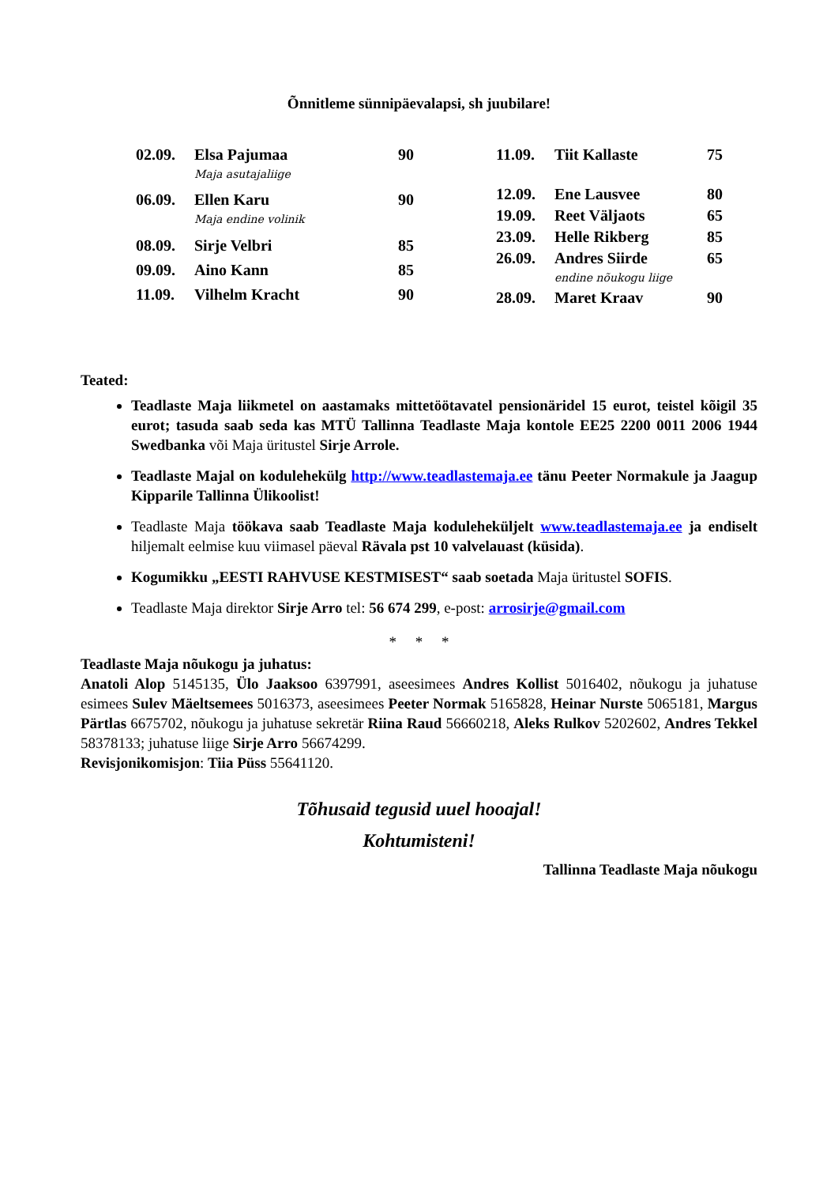Õnnitleme sünnipäevalapsi, sh juubilare!
| 02.09. | Elsa Pajumaa Maja asutajaliige | 90 |
| 06.09. | Ellen Karu Maja endine volinik | 90 |
| 08.09. | Sirje Velbri | 85 |
| 09.09. | Aino Kann | 85 |
| 11.09. | Vilhelm Kracht | 90 |
| 11.09. | Tiit Kallaste | 75 |
| 12.09. | Ene Lausvee | 80 |
| 19.09. | Reet Väljaots | 65 |
| 23.09. | Helle Rikberg | 85 |
| 26.09. | Andres Siirde endine nõukogu liige | 65 |
| 28.09. | Maret Kraav | 90 |
Teated:
Teadlaste Maja liikmetel on aastamaks mittetöötavatel pensionäridel 15 eurot, teistel kõigil 35 eurot; tasuda saab seda kas MTÜ Tallinna Teadlaste Maja kontole EE25 2200 0011 2006 1944 Swedbanka või Maja üritustel Sirje Arrole.
Teadlaste Majal on kodulehekülg http://www.teadlastemaja.ee tänu Peeter Normakule ja Jaagup Kipparile Tallinna Ülikoolist!
Teadlaste Maja töökava saab Teadlaste Maja koduleheküljelt www.teadlastemaja.ee ja endiselt hiljemalt eelmise kuu viimasel päeval Rävala pst 10 valvelauast (küsida).
Kogumikku „EESTI RAHVUSE KESTMISEST“ saab soetada Maja üritustel SOFIS.
Teadlaste Maja direktor Sirje Arro tel: 56 674 299, e-post: arrosirje@gmail.com
* * *
Teadlaste Maja nõukogu ja juhatus:
Anatoli Alop 5145135, Ülo Jaaksoo 6397991, aseesimees Andres Kollist 5016402, nõukogu ja juhatuse esimees Sulev Mäeltsemees 5016373, aseesimees Peeter Normak 5165828, Heinar Nurste 5065181, Margus Pärtlas 6675702, nõukogu ja juhatuse sekretär Riina Raud 56660218, Aleks Rulkov 5202602, Andres Tekkel 58378133; juhatuse liige Sirje Arro 56674299.
Revisjonikomisjon: Tiia Püss 55641120.
Tõhusaid tegusid uuel hooajal!
Kohtumisteni!
Tallinna Teadlaste Maja nõukogu